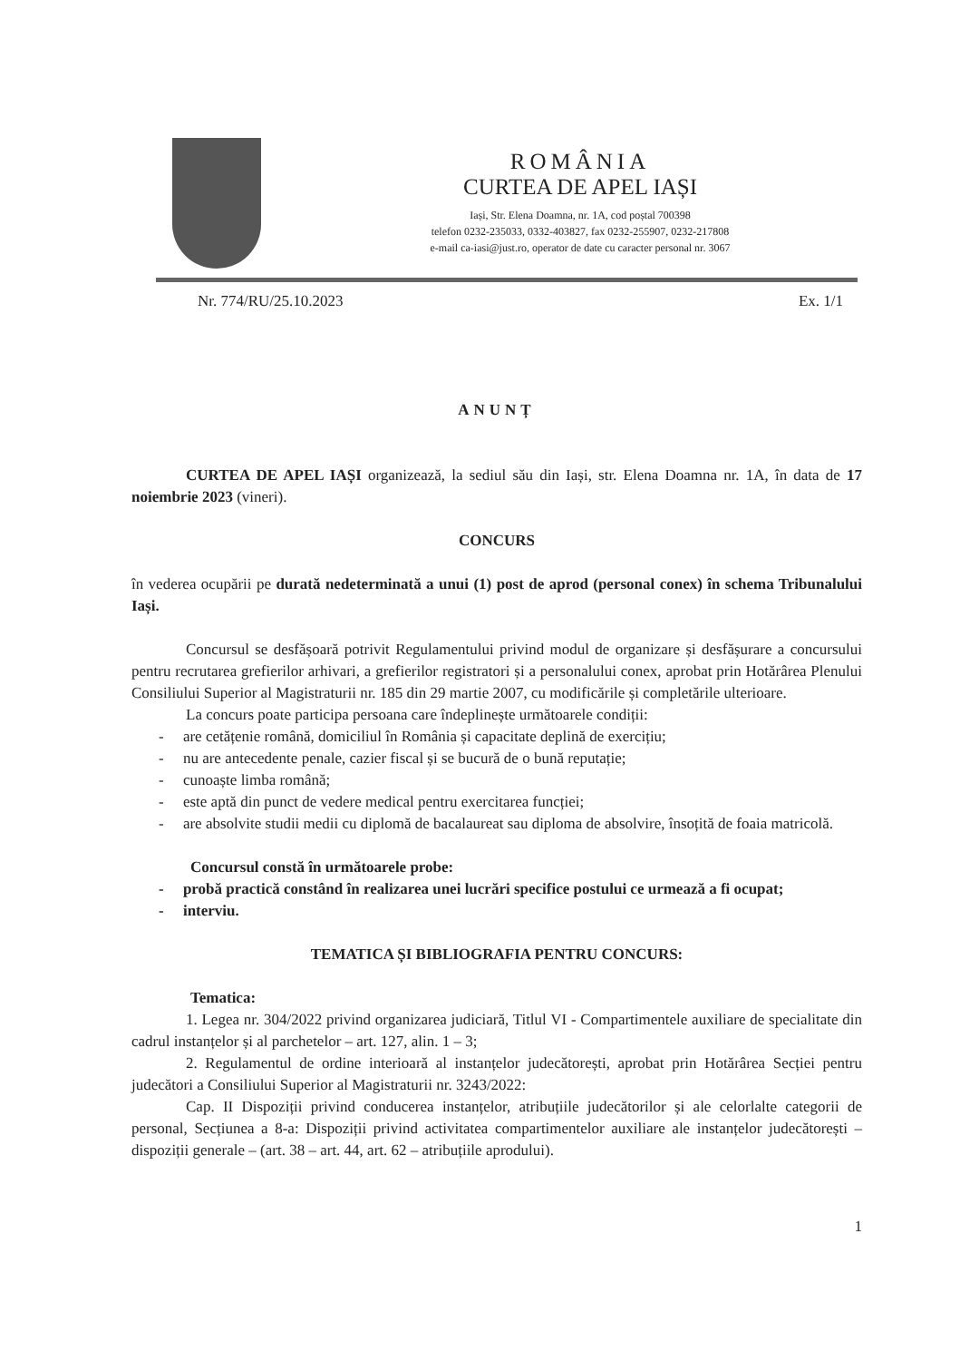ROMÂNIA
CURTEA DE APEL IAȘI
Iași, Str. Elena Doamna, nr. 1A, cod poștal 700398
telefon 0232-235033, 0332-403827, fax 0232-255907, 0232-217808
e-mail ca-iasi@just.ro, operator de date cu caracter personal nr. 3067
Nr. 774/RU/25.10.2023 Ex. 1/1
ANUNȚ
CURTEA DE APEL IAȘI organizează, la sediul său din Iași, str. Elena Doamna nr. 1A, în data de 17 noiembrie 2023 (vineri).
CONCURS
în vederea ocupării pe durată nedeterminată a unui (1) post de aprod (personal conex) în schema Tribunalului Iași.
Concursul se desfășoară potrivit Regulamentului privind modul de organizare și desfășurare a concursului pentru recrutarea grefierilor arhivari, a grefierilor registratori și a personalului conex, aprobat prin Hotărârea Plenului Consiliului Superior al Magistraturii nr. 185 din 29 martie 2007, cu modificările și completările ulterioare.
La concurs poate participa persoana care îndeplinește următoarele condiții:
- are cetățenie română, domiciliul în România și capacitate deplină de exercițiu;
- nu are antecedente penale, cazier fiscal și se bucură de o bună reputație;
- cunoaște limba română;
- este aptă din punct de vedere medical pentru exercitarea funcției;
- are absolvite studii medii cu diplomă de bacalaureat sau diploma de absolvire, însoțită de foaia matricolă.
Concursul constă în următoarele probe:
- probă practică constând în realizarea unei lucrări specifice postului ce urmează a fi ocupat;
- interviu.
TEMATICA ȘI BIBLIOGRAFIA PENTRU CONCURS:
Tematica:
1. Legea nr. 304/2022 privind organizarea judiciară, Titlul VI - Compartimentele auxiliare de specialitate din cadrul instanțelor și al parchetelor – art. 127, alin. 1 – 3;
2. Regulamentul de ordine interioară al instanțelor judecătorești, aprobat prin Hotărârea Secției pentru judecători a Consiliului Superior al Magistraturii nr. 3243/2022:
Cap. II Dispoziții privind conducerea instanțelor, atribuțiile judecătorilor și ale celorlalte categorii de personal, Secțiunea a 8-a: Dispoziții privind activitatea compartimentelor auxiliare ale instanțelor judecătorești – dispoziții generale – (art. 38 – art. 44, art. 62 – atribuțiile aprodului).
1